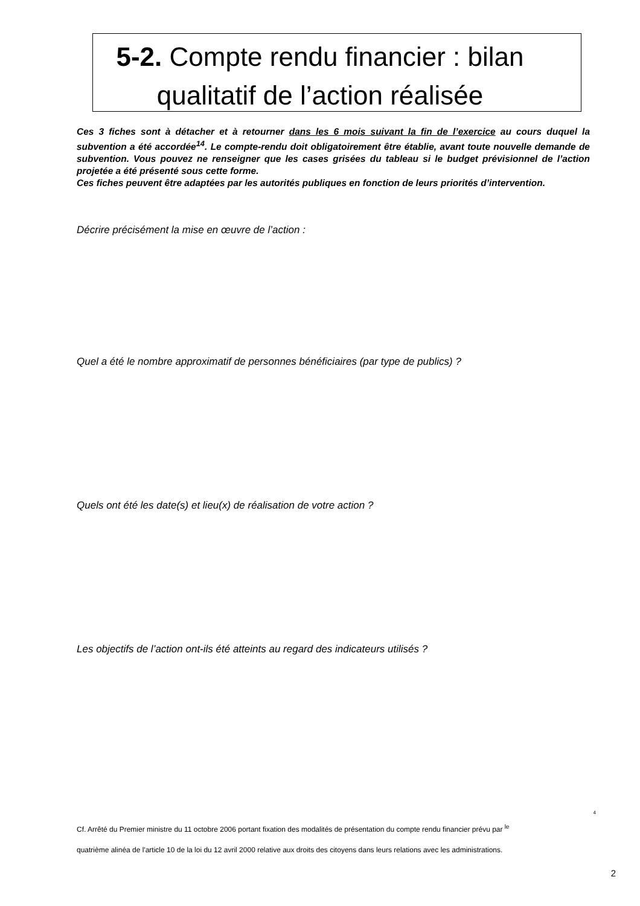5-2. Compte rendu financier : bilan
qualitatif de l’action réalisée
Ces 3 fiches sont à détacher et à retourner dans les 6 mois suivant la fin de l’exercice au cours duquel la subvention a été accordée<sup>14</sup>. Le compte-rendu doit obligatoirement être établie, avant toute nouvelle demande de subvention. Vous pouvez ne renseigner que les cases grisées du tableau si le budget prévisionnel de l’action projetée a été présenté sous cette forme.
Ces fiches peuvent être adaptées par les autorités publiques en fonction de leurs priorités d’intervention.
Décrire précisément la mise en œuvre de l’action :
Quel a été le nombre approximatif de personnes bénéficiaires (par type de publics) ?
Quels ont été les date(s) et lieu(x) de réalisation de votre action ?
Les objectifs de l’action ont-ils été atteints au regard des indicateurs utilisés ?
4
Cf. Arrêté du Premier ministre du 11 octobre 2006 portant fixation des modalités de présentation du compte rendu financier prévu par <sup>le</sup>
quatrième alinéa de l'article 10 de la loi du 12 avril 2000 relative aux droits des citoyens dans leurs relations avec les administrations.
2